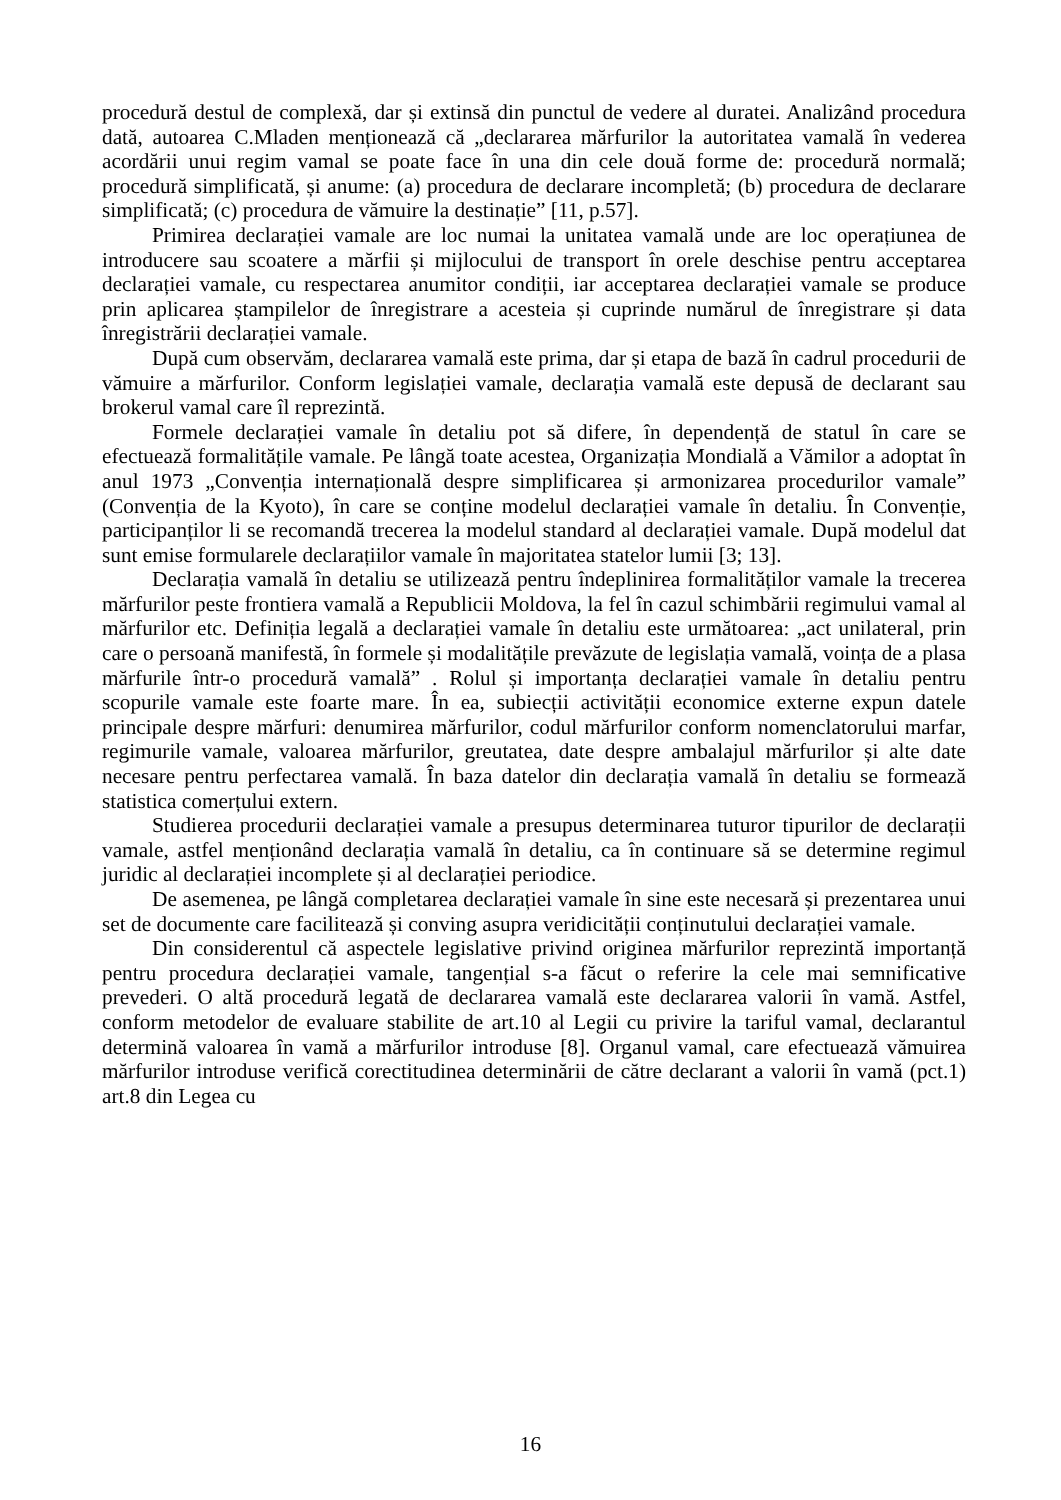procedură destul de complexă, dar și extinsă din punctul de vedere al duratei. Analizând procedura dată, autoarea C.Mladen menționează că „declararea mărfurilor la autoritatea vamală în vederea acordării unui regim vamal se poate face în una din cele două forme de: procedură normală; procedură simplificată, și anume: (a) procedura de declarare incompletă; (b) procedura de declarare simplificată; (c) procedura de vămuire la destinație” [11, p.57].
Primirea declarației vamale are loc numai la unitatea vamală unde are loc operațiunea de introducere sau scoatere a mărfii și mijlocului de transport în orele deschise pentru acceptarea declarației vamale, cu respectarea anumitor condiții, iar acceptarea declarației vamale se produce prin aplicarea ștampilelor de înregistrare a acesteia și cuprinde numărul de înregistrare și data înregistrării declarației vamale.
După cum observăm, declararea vamală este prima, dar și etapa de bază în cadrul procedurii de vămuire a mărfurilor. Conform legislației vamale, declarația vamală este depusă de declarant sau brokerul vamal care îl reprezintă.
Formele declarației vamale în detaliu pot să difere, în dependență de statul în care se efectuează formalitățile vamale. Pe lângă toate acestea, Organizația Mondială a Vămilor a adoptat în anul 1973 „Convenția internațională despre simplificarea și armonizarea procedurilor vamale” (Convenția de la Kyoto), în care se conține modelul declarației vamale în detaliu. În Convenție, participanților li se recomandă trecerea la modelul standard al declarației vamale. După modelul dat sunt emise formularele declarațiilor vamale în majoritatea statelor lumii [3; 13].
Declarația vamală în detaliu se utilizează pentru îndeplinirea formalităților vamale la trecerea mărfurilor peste frontiera vamală a Republicii Moldova, la fel în cazul schimbării regimului vamal al mărfurilor etc. Definiția legală a declarației vamale în detaliu este următoarea: „act unilateral, prin care o persoană manifestă, în formele și modalitățile prevăzute de legislația vamală, voința de a plasa mărfurile într-o procedură vamală” . Rolul și importanța declarației vamale în detaliu pentru scopurile vamale este foarte mare. În ea, subiecții activității economice externe expun datele principale despre mărfuri: denumirea mărfurilor, codul mărfurilor conform nomenclatorului marfar, regimurile vamale, valoarea mărfurilor, greutatea, date despre ambalajul mărfurilor și alte date necesare pentru perfectarea vamală. În baza datelor din declarația vamală în detaliu se formează statistica comerțului extern.
Studierea procedurii declarației vamale a presupus determinarea tuturor tipurilor de declarații vamale, astfel menționând declarația vamală în detaliu, ca în continuare să se determine regimul juridic al declarației incomplete și al declarației periodice.
De asemenea, pe lângă completarea declarației vamale în sine este necesară și prezentarea unui set de documente care facilitează și conving asupra veridicității conținutului declarației vamale.
Din considerentul că aspectele legislative privind originea mărfurilor reprezintă importanță pentru procedura declarației vamale, tangențial s-a făcut o referire la cele mai semnificative prevederi. O altă procedură legată de declararea vamală este declararea valorii în vamă. Astfel, conform metodelor de evaluare stabilite de art.10 al Legii cu privire la tariful vamal, declarantul determină valoarea în vamă a mărfurilor introduse [8]. Organul vamal, care efectuează vămuirea mărfurilor introduse verifică corectitudinea determinării de către declarant a valorii în vamă (pct.1) art.8 din Legea cu
16